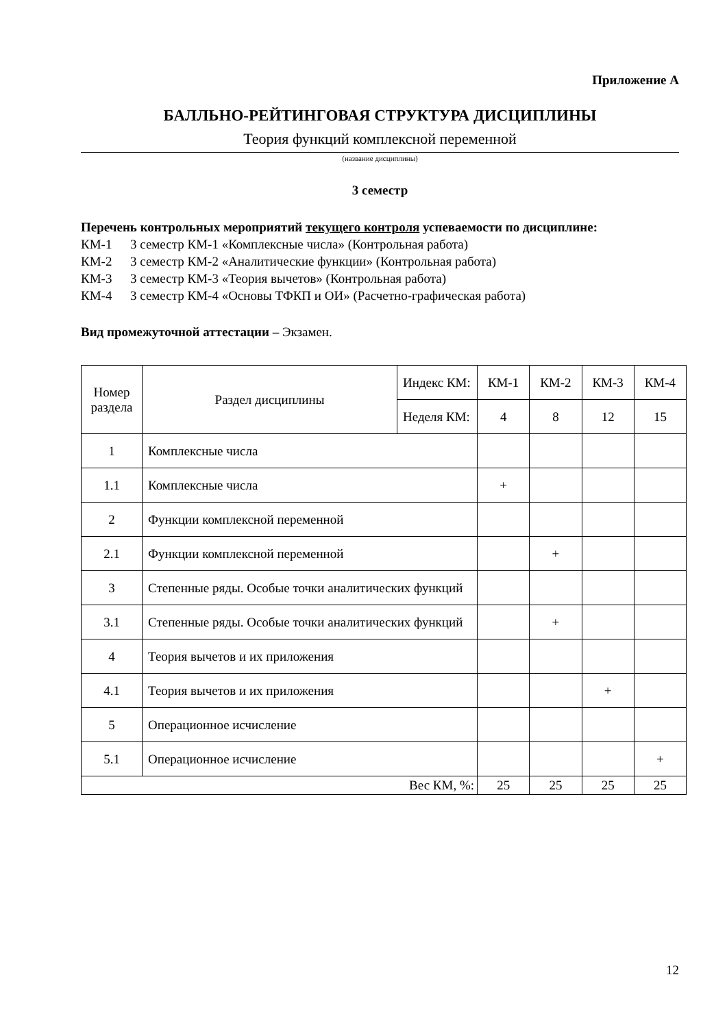Приложение А
БАЛЛЬНО-РЕЙТИНГОВАЯ СТРУКТУРА ДИСЦИПЛИНЫ
Теория функций комплексной переменной
(название дисциплины)
3 семестр
Перечень контрольных мероприятий текущего контроля успеваемости по дисциплине:
КМ-1 3 семестр КМ-1 «Комплексные числа» (Контрольная работа)
КМ-2 3 семестр КМ-2 «Аналитические функции» (Контрольная работа)
КМ-3 3 семестр КМ-3 «Теория вычетов» (Контрольная работа)
КМ-4 3 семестр КМ-4 «Основы ТФКП и ОИ» (Расчетно-графическая работа)
Вид промежуточной аттестации – Экзамен.
| Номер раздела | Раздел дисциплины | Индекс КМ: | КМ-1 | КМ-2 | КМ-3 | КМ-4 |
| --- | --- | --- | --- | --- | --- | --- |
| | | Неделя КМ: | 4 | 8 | 12 | 15 |
| 1 | Комплексные числа | | | | | |
| 1.1 | Комплексные числа | | + | | | |
| 2 | Функции комплексной переменной | | | | | |
| 2.1 | Функции комплексной переменной | | | + | | |
| 3 | Степенные ряды. Особые точки аналитических функций | | | | | |
| 3.1 | Степенные ряды. Особые точки аналитических функций | | | + | | |
| 4 | Теория вычетов и их приложения | | | | | |
| 4.1 | Теория вычетов и их приложения | | | | + | |
| 5 | Операционное исчисление | | | | | |
| 5.1 | Операционное исчисление | | | | | + |
| Вес КМ, %: | | | 25 | 25 | 25 | 25 |
12